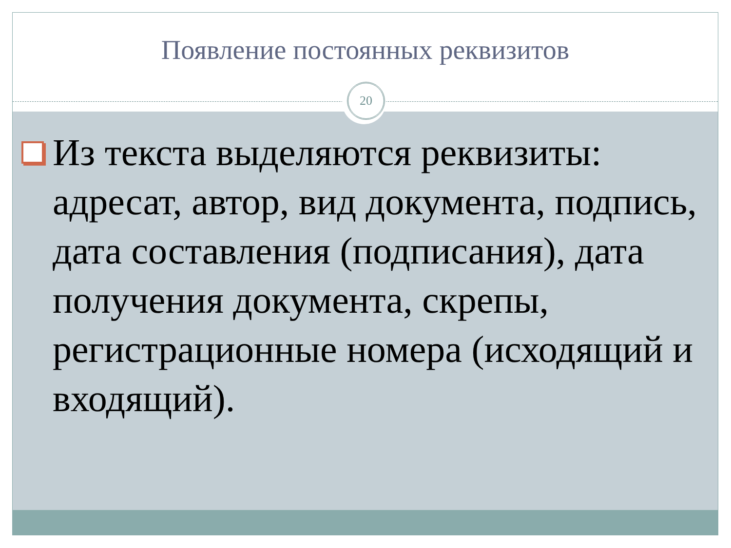Появление постоянных реквизитов
20
Из текста выделяются реквизиты: адресат, автор, вид документа, подпись, дата составления (подписания), дата получения документа, скрепы, регистрационные номера (исходящий и входящий).